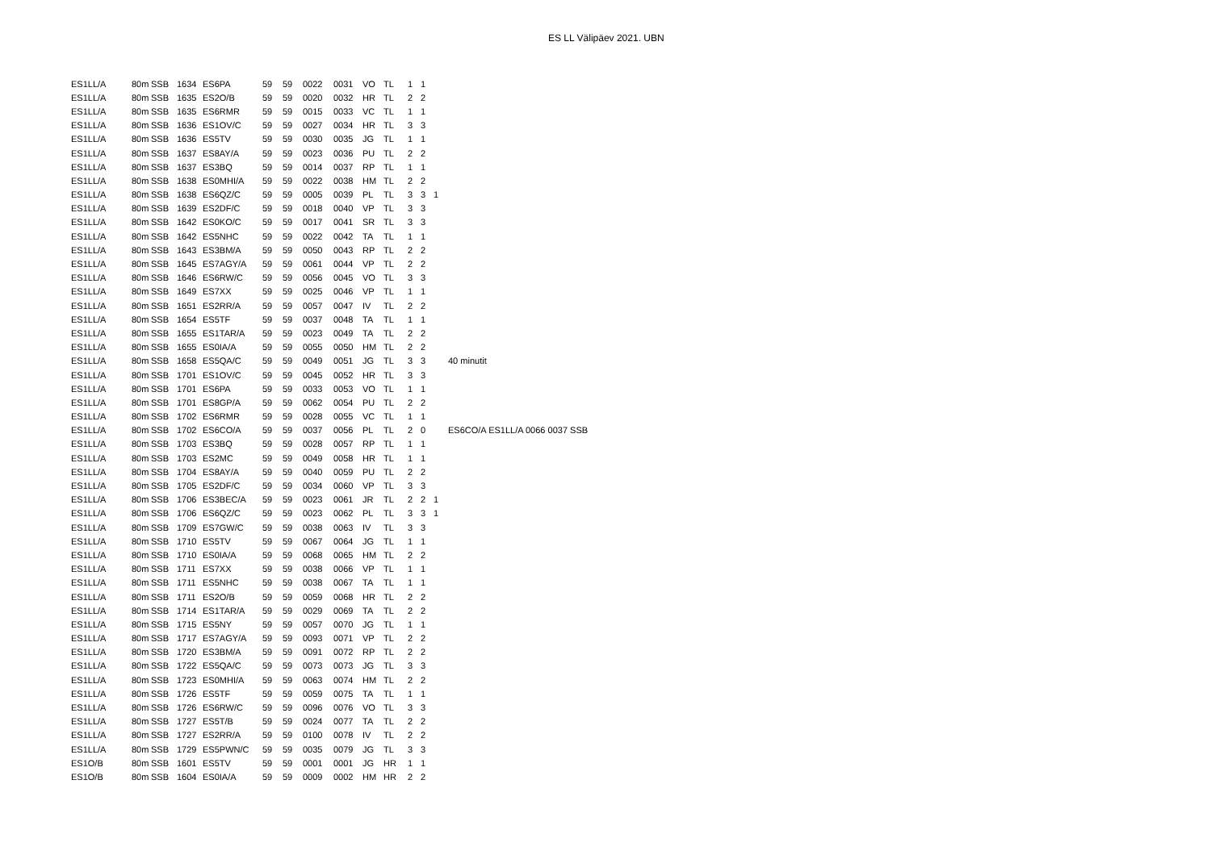ES LL Välipäev 2021. UBN
| ES1LL/A | 80m | SSB | 1634 | ES6PA | 59 | 59 | 0022 | 0031 | VO | TL | 1 | 1 | | |
| ES1LL/A | 80m | SSB | 1635 | ES2O/B | 59 | 59 | 0020 | 0032 | HR | TL | 2 | 2 | | |
| ES1LL/A | 80m | SSB | 1635 | ES6RMR | 59 | 59 | 0015 | 0033 | VC | TL | 1 | 1 | | |
| ES1LL/A | 80m | SSB | 1636 | ES1OV/C | 59 | 59 | 0027 | 0034 | HR | TL | 3 | 3 | | |
| ES1LL/A | 80m | SSB | 1636 | ES5TV | 59 | 59 | 0030 | 0035 | JG | TL | 1 | 1 | | |
| ES1LL/A | 80m | SSB | 1637 | ES8AY/A | 59 | 59 | 0023 | 0036 | PU | TL | 2 | 2 | | |
| ES1LL/A | 80m | SSB | 1637 | ES3BQ | 59 | 59 | 0014 | 0037 | RP | TL | 1 | 1 | | |
| ES1LL/A | 80m | SSB | 1638 | ES0MHI/A | 59 | 59 | 0022 | 0038 | HM | TL | 2 | 2 | | |
| ES1LL/A | 80m | SSB | 1638 | ES6QZ/C | 59 | 59 | 0005 | 0039 | PL | TL | 3 | 3 | 1 | |
| ES1LL/A | 80m | SSB | 1639 | ES2DF/C | 59 | 59 | 0018 | 0040 | VP | TL | 3 | 3 | | |
| ES1LL/A | 80m | SSB | 1642 | ES0KO/C | 59 | 59 | 0017 | 0041 | SR | TL | 3 | 3 | | |
| ES1LL/A | 80m | SSB | 1642 | ES5NHC | 59 | 59 | 0022 | 0042 | TA | TL | 1 | 1 | | |
| ES1LL/A | 80m | SSB | 1643 | ES3BM/A | 59 | 59 | 0050 | 0043 | RP | TL | 2 | 2 | | |
| ES1LL/A | 80m | SSB | 1645 | ES7AGY/A | 59 | 59 | 0061 | 0044 | VP | TL | 2 | 2 | | |
| ES1LL/A | 80m | SSB | 1646 | ES6RW/C | 59 | 59 | 0056 | 0045 | VO | TL | 3 | 3 | | |
| ES1LL/A | 80m | SSB | 1649 | ES7XX | 59 | 59 | 0025 | 0046 | VP | TL | 1 | 1 | | |
| ES1LL/A | 80m | SSB | 1651 | ES2RR/A | 59 | 59 | 0057 | 0047 | IV | TL | 2 | 2 | | |
| ES1LL/A | 80m | SSB | 1654 | ES5TF | 59 | 59 | 0037 | 0048 | TA | TL | 1 | 1 | | |
| ES1LL/A | 80m | SSB | 1655 | ES1TAR/A | 59 | 59 | 0023 | 0049 | TA | TL | 2 | 2 | | |
| ES1LL/A | 80m | SSB | 1655 | ES0IA/A | 59 | 59 | 0055 | 0050 | HM | TL | 2 | 2 | | |
| ES1LL/A | 80m | SSB | 1658 | ES5QA/C | 59 | 59 | 0049 | 0051 | JG | TL | 3 | 3 | | 40 minutit |
| ES1LL/A | 80m | SSB | 1701 | ES1OV/C | 59 | 59 | 0045 | 0052 | HR | TL | 3 | 3 | | |
| ES1LL/A | 80m | SSB | 1701 | ES6PA | 59 | 59 | 0033 | 0053 | VO | TL | 1 | 1 | | |
| ES1LL/A | 80m | SSB | 1701 | ES8GP/A | 59 | 59 | 0062 | 0054 | PU | TL | 2 | 2 | | |
| ES1LL/A | 80m | SSB | 1702 | ES6RMR | 59 | 59 | 0028 | 0055 | VC | TL | 1 | 1 | | |
| ES1LL/A | 80m | SSB | 1702 | ES6CO/A | 59 | 59 | 0037 | 0056 | PL | TL | 2 | 0 | | ES6CO/A ES1LL/A 0066 0037 SSB |
| ES1LL/A | 80m | SSB | 1703 | ES3BQ | 59 | 59 | 0028 | 0057 | RP | TL | 1 | 1 | | |
| ES1LL/A | 80m | SSB | 1703 | ES2MC | 59 | 59 | 0049 | 0058 | HR | TL | 1 | 1 | | |
| ES1LL/A | 80m | SSB | 1704 | ES8AY/A | 59 | 59 | 0040 | 0059 | PU | TL | 2 | 2 | | |
| ES1LL/A | 80m | SSB | 1705 | ES2DF/C | 59 | 59 | 0034 | 0060 | VP | TL | 3 | 3 | | |
| ES1LL/A | 80m | SSB | 1706 | ES3BEC/A | 59 | 59 | 0023 | 0061 | JR | TL | 2 | 2 | 1 | |
| ES1LL/A | 80m | SSB | 1706 | ES6QZ/C | 59 | 59 | 0023 | 0062 | PL | TL | 3 | 3 | 1 | |
| ES1LL/A | 80m | SSB | 1709 | ES7GW/C | 59 | 59 | 0038 | 0063 | IV | TL | 3 | 3 | | |
| ES1LL/A | 80m | SSB | 1710 | ES5TV | 59 | 59 | 0067 | 0064 | JG | TL | 1 | 1 | | |
| ES1LL/A | 80m | SSB | 1710 | ES0IA/A | 59 | 59 | 0068 | 0065 | HM | TL | 2 | 2 | | |
| ES1LL/A | 80m | SSB | 1711 | ES7XX | 59 | 59 | 0038 | 0066 | VP | TL | 1 | 1 | | |
| ES1LL/A | 80m | SSB | 1711 | ES5NHC | 59 | 59 | 0038 | 0067 | TA | TL | 1 | 1 | | |
| ES1LL/A | 80m | SSB | 1711 | ES2O/B | 59 | 59 | 0059 | 0068 | HR | TL | 2 | 2 | | |
| ES1LL/A | 80m | SSB | 1714 | ES1TAR/A | 59 | 59 | 0029 | 0069 | TA | TL | 2 | 2 | | |
| ES1LL/A | 80m | SSB | 1715 | ES5NY | 59 | 59 | 0057 | 0070 | JG | TL | 1 | 1 | | |
| ES1LL/A | 80m | SSB | 1717 | ES7AGY/A | 59 | 59 | 0093 | 0071 | VP | TL | 2 | 2 | | |
| ES1LL/A | 80m | SSB | 1720 | ES3BM/A | 59 | 59 | 0091 | 0072 | RP | TL | 2 | 2 | | |
| ES1LL/A | 80m | SSB | 1722 | ES5QA/C | 59 | 59 | 0073 | 0073 | JG | TL | 3 | 3 | | |
| ES1LL/A | 80m | SSB | 1723 | ES0MHI/A | 59 | 59 | 0063 | 0074 | HM | TL | 2 | 2 | | |
| ES1LL/A | 80m | SSB | 1726 | ES5TF | 59 | 59 | 0059 | 0075 | TA | TL | 1 | 1 | | |
| ES1LL/A | 80m | SSB | 1726 | ES6RW/C | 59 | 59 | 0096 | 0076 | VO | TL | 3 | 3 | | |
| ES1LL/A | 80m | SSB | 1727 | ES5T/B | 59 | 59 | 0024 | 0077 | TA | TL | 2 | 2 | | |
| ES1LL/A | 80m | SSB | 1727 | ES2RR/A | 59 | 59 | 0100 | 0078 | IV | TL | 2 | 2 | | |
| ES1LL/A | 80m | SSB | 1729 | ES5PWN/C | 59 | 59 | 0035 | 0079 | JG | TL | 3 | 3 | | |
| ES1O/B | 80m | SSB | 1601 | ES5TV | 59 | 59 | 0001 | 0001 | JG | HR | 1 | 1 | | |
| ES1O/B | 80m | SSB | 1604 | ES0IA/A | 59 | 59 | 0009 | 0002 | HM | HR | 2 | 2 | | |